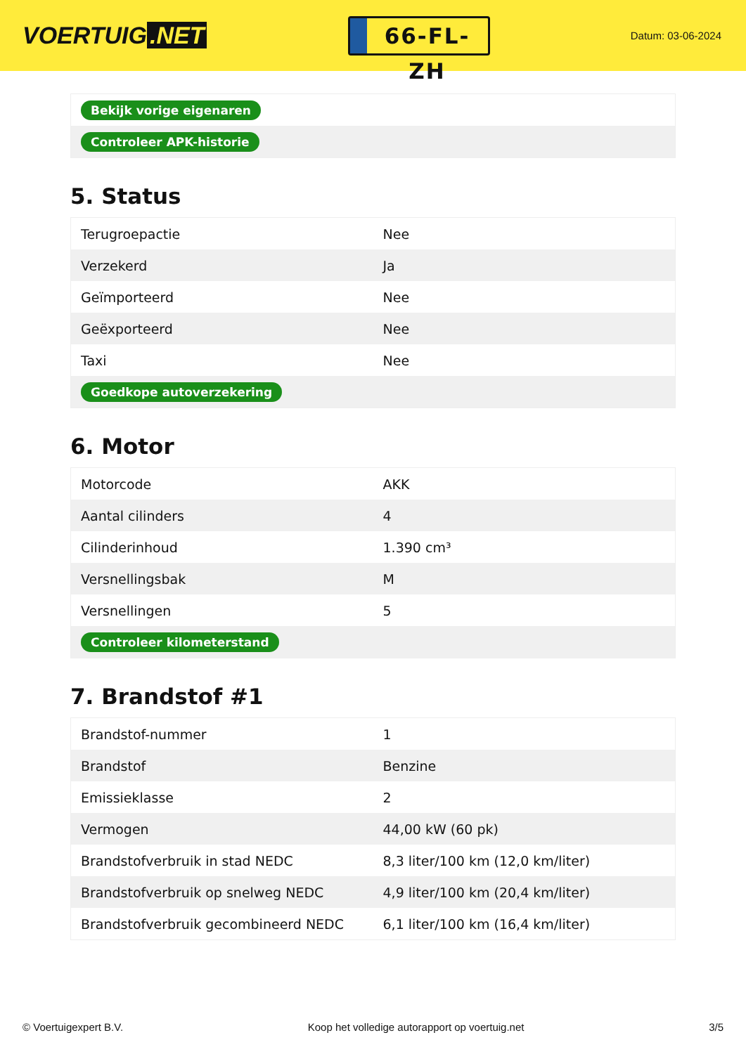VOERTUIG.NET
66-FL-ZH
Datum: 03-06-2024
| Bekijk vorige eigenaren |
| Controleer APK-historie |
5. Status
| Terugroepactie | Nee |
| Verzekerd | Ja |
| Geïmporteerd | Nee |
| Geëxporteerd | Nee |
| Taxi | Nee |
| Goedkope autoverzekering | |
6. Motor
| Motorcode | AKK |
| Aantal cilinders | 4 |
| Cilinderinhoud | 1.390 cm³ |
| Versnellingsbak | M |
| Versnellingen | 5 |
| Controleer kilometerstand | |
7. Brandstof #1
| Brandstof-nummer | 1 |
| Brandstof | Benzine |
| Emissieklasse | 2 |
| Vermogen | 44,00 kW (60 pk) |
| Brandstofverbruik in stad NEDC | 8,3 liter/100 km (12,0 km/liter) |
| Brandstofverbruik op snelweg NEDC | 4,9 liter/100 km (20,4 km/liter) |
| Brandstofverbruik gecombineerd NEDC | 6,1 liter/100 km (16,4 km/liter) |
© Voertuigexpert B.V. Koop het volledige autorapport op voertuig.net 3/5